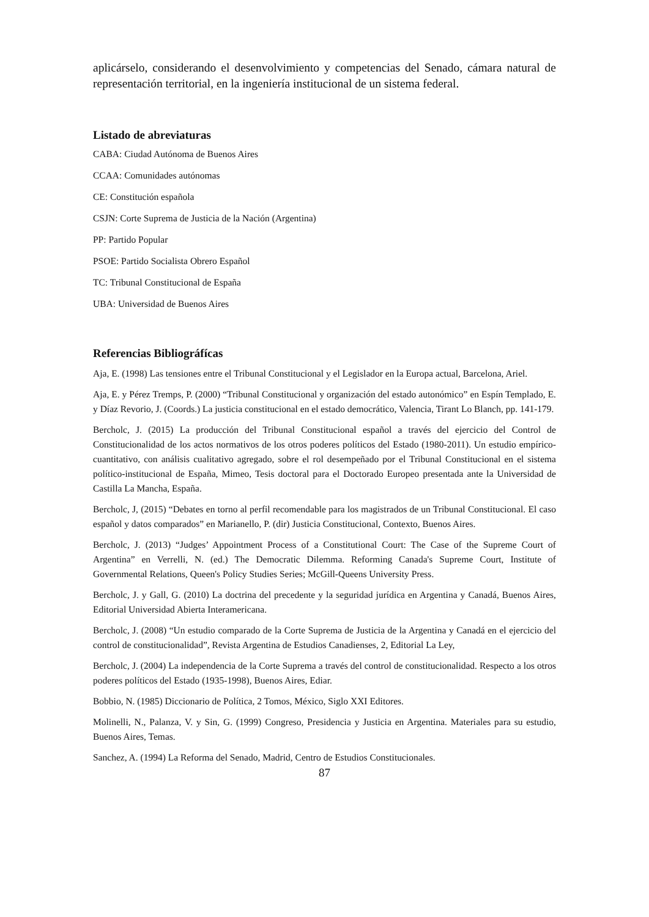aplicárselo, considerando el desenvolvimiento y competencias del Senado, cámara natural de representación territorial, en la ingeniería institucional de un sistema federal.
Listado de abreviaturas
CABA: Ciudad Autónoma de Buenos Aires
CCAA: Comunidades autónomas
CE: Constitución española
CSJN: Corte Suprema de Justicia de la Nación (Argentina)
PP: Partido Popular
PSOE: Partido Socialista Obrero Español
TC: Tribunal Constitucional de España
UBA: Universidad de Buenos Aires
Referencias Bibliográfícas
Aja, E. (1998) Las tensiones entre el Tribunal Constitucional y el Legislador en la Europa actual, Barcelona, Ariel.
Aja, E. y Pérez Tremps, P. (2000) “Tribunal Constitucional y organización del estado autonómico” en Espín Templado, E. y Díaz Revorio, J. (Coords.) La justicia constitucional en el estado democrático, Valencia, Tirant Lo Blanch, pp. 141-179.
Bercholc, J. (2015) La producción del Tribunal Constitucional español a través del ejercicio del Control de Constitucionalidad de los actos normativos de los otros poderes políticos del Estado (1980-2011). Un estudio empírico-cuantitativo, con análisis cualitativo agregado, sobre el rol desempeñado por el Tribunal Constitucional en el sistema político-institucional de España, Mimeo, Tesis doctoral para el Doctorado Europeo presentada ante la Universidad de Castilla La Mancha, España.
Bercholc, J, (2015) “Debates en torno al perfil recomendable para los magistrados de un Tribunal Constitucional. El caso español y datos comparados” en Marianello, P. (dir) Justicia Constitucional, Contexto, Buenos Aires.
Bercholc, J. (2013) “Judges’ Appointment Process of a Constitutional Court: The Case of the Supreme Court of Argentina” en Verrelli, N. (ed.) The Democratic Dilemma. Reforming Canada's Supreme Court, Institute of Governmental Relations, Queen's Policy Studies Series; McGill-Queens University Press.
Bercholc, J. y Gall, G. (2010) La doctrina del precedente y la seguridad jurídica en Argentina y Canadá, Buenos Aires, Editorial Universidad Abierta Interamericana.
Bercholc, J. (2008) “Un estudio comparado de la Corte Suprema de Justicia de la Argentina y Canadá en el ejercicio del control de constitucionalidad”, Revista Argentina de Estudios Canadienses, 2, Editorial La Ley,
Bercholc, J. (2004) La independencia de la Corte Suprema a través del control de constitucionalidad. Respecto a los otros poderes políticos del Estado (1935-1998), Buenos Aires, Ediar.
Bobbio, N. (1985) Diccionario de Política, 2 Tomos, México, Siglo XXI Editores.
Molinelli, N., Palanza, V. y Sin, G. (1999) Congreso, Presidencia y Justicia en Argentina. Materiales para su estudio, Buenos Aires, Temas.
Sanchez, A. (1994) La Reforma del Senado, Madrid, Centro de Estudios Constitucionales.
87